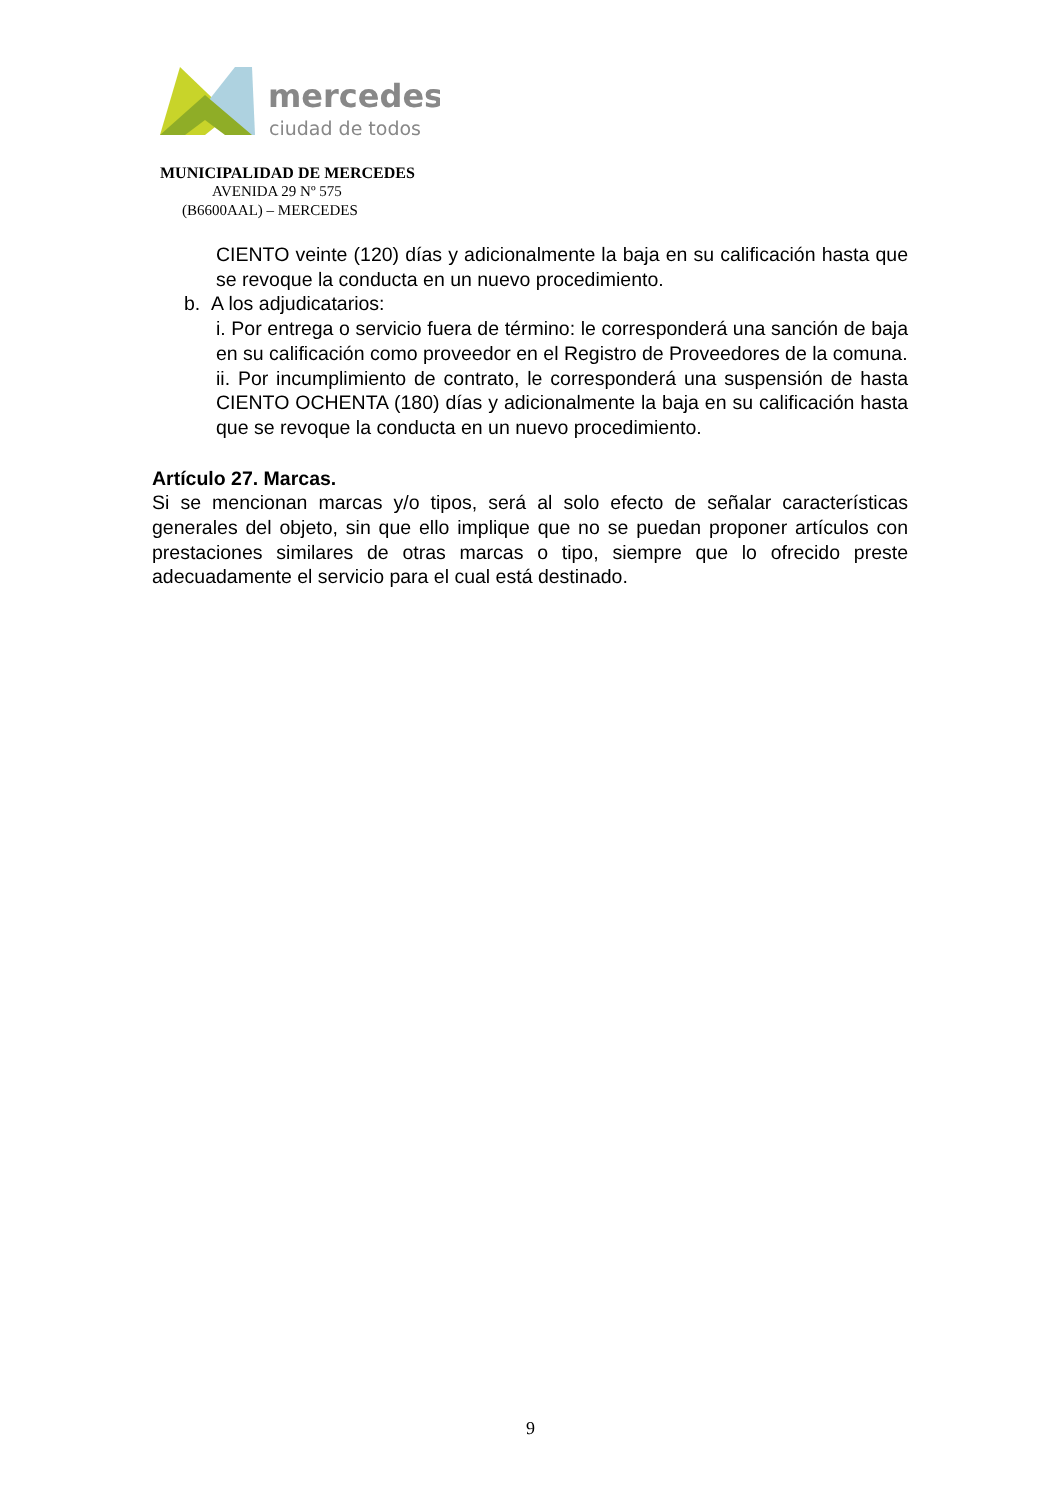mercedes
ciudad de todos
MUNICIPALIDAD DE MERCEDES
AVENIDA 29 Nº 575
(B6600AAL) – MERCEDES
CIENTO veinte (120) días y adicionalmente la baja en su calificación hasta que se revoque la conducta en un nuevo procedimiento.
b. A los adjudicatarios:
i. Por entrega o servicio fuera de término: le corresponderá una sanción de baja en su calificación como proveedor en el Registro de Proveedores de la comuna.
ii. Por incumplimiento de contrato, le corresponderá una suspensión de hasta CIENTO OCHENTA (180) días y adicionalmente la baja en su calificación hasta que se revoque la conducta en un nuevo procedimiento.
Artículo 27. Marcas.
Si se mencionan marcas y/o tipos, será al solo efecto de señalar características generales del objeto, sin que ello implique que no se puedan proponer artículos con prestaciones similares de otras marcas o tipo, siempre que lo ofrecido preste adecuadamente el servicio para el cual está destinado.
9